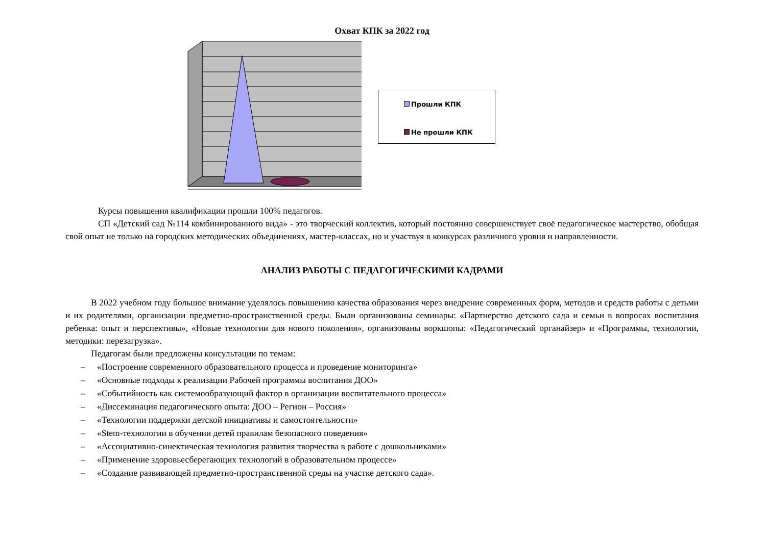Охват КПК за 2022 год
Прошли КПК
Не прошли КПК
Курсы повышения квалификации прошли 100% педагогов.
СП «Детский сад №114 комбинированного вида» - это творческий коллектив, который постоянно совершенствует своё педагогическое мастерство, обобщая свой опыт не только на городских методических объединениях, мастер-классах, но и участвуя в конкурсах различного уровня и направленности.
АНАЛИЗ РАБОТЫ С ПЕДАГОГИЧЕСКИМИ КАДРАМИ
В 2022 учебном году большое внимание уделялось повышению качества образования через внедрение современных форм, методов и средств работы с детьми и их родителями, организации предметно-пространственной среды. Были организованы семинары: «Партнерство детского сада и семьи в вопросах воспитания ребенка: опыт и перспективы», «Новые технологии для нового поколения», организованы воркшопы: «Педагогический органайзер» и «Программы, технологии, методики: перезагрузка».
Педагогам были предложены консультации по темам:
– «Построение современного образовательного процесса и проведение мониторинга»
– «Основные подходы к реализации Рабочей программы воспитания ДОО»
– «Событийность как системообразующий фактор в организации воспитательного процесса»
– «Диссеминация педагогического опыта: ДОО – Регион – Россия»
– «Технологии поддержки детской инициативы и самостоятельности»
– «Stem-технологии в обучении детей правилам безопасного поведения»
– «Ассоциативно-синектическая технология развития творчества в работе с дошкольниками»
– «Применение здоровьесберегающих технологий в образовательном процессе»
– «Создание развивающей предметно-пространственной среды на участке детского сада».